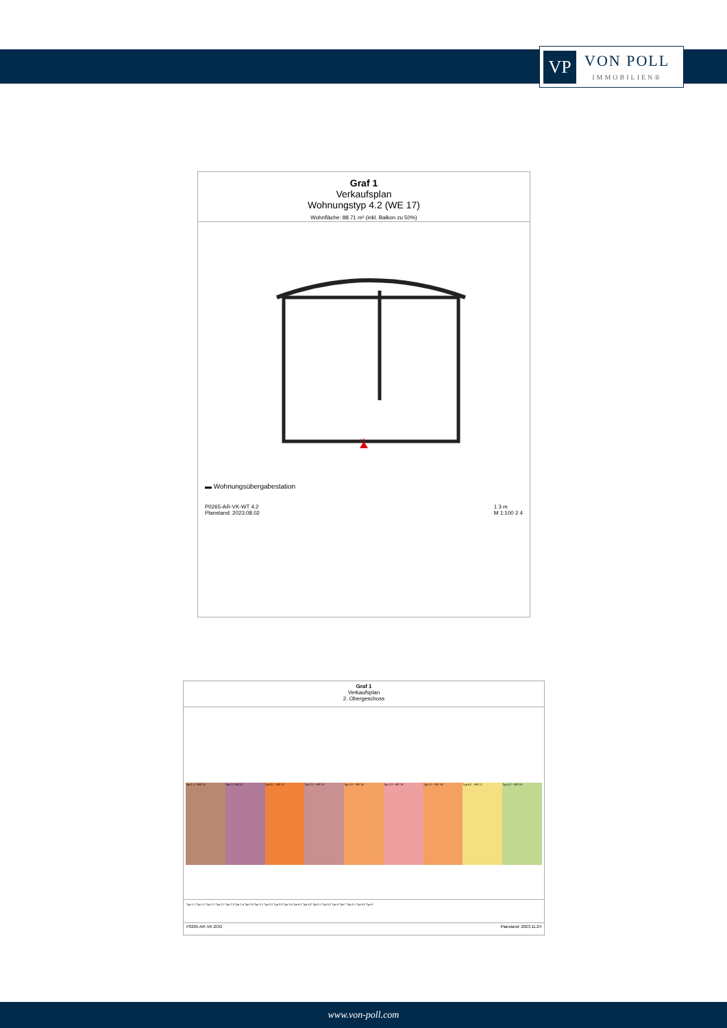VP
VON POLL
IMMOBILIEN®
Graf 1
Verkaufsplan
Wohnungstyp 4.2 (WE 17)
Wohnfläche: 88.71 m² (inkl. Balkon zu 50%)
17
▬ Wohnungsübergabestation
P0265-AR-VK-WT 4.2
Planstand: 2023.08.02 1 3 m
M 1:100 2 4
Graf 1
Verkaufsplan
2. Obergeschoss
Typ 1.1 - WE 10 Typ 2.1 WE 11 Typ 3.1 - WE 12 Typ 2.2 - WE 13 Typ 3.2 - WE 14 Typ 2.3 - WE 15 Typ 3.2 - WE 16 Typ 4.2 - WE 17 Typ 5.2 - WE 18
Typ 1.1 Typ 1.2 Typ 2.1 Typ 2.2 Typ 2.3 Typ 2.4 Typ 2.5 Typ 3.1 Typ 3.2 Typ 3.3 Typ 3.4 Typ 4.1 Typ 4.2 Typ 5.1 Typ 5.2 Typ 6 Typ 7 Typ 8.1 Typ 8.2 Typ 9
P0265-AR-VK-2OG Planstand: 2023.11.24
www.von-poll.com